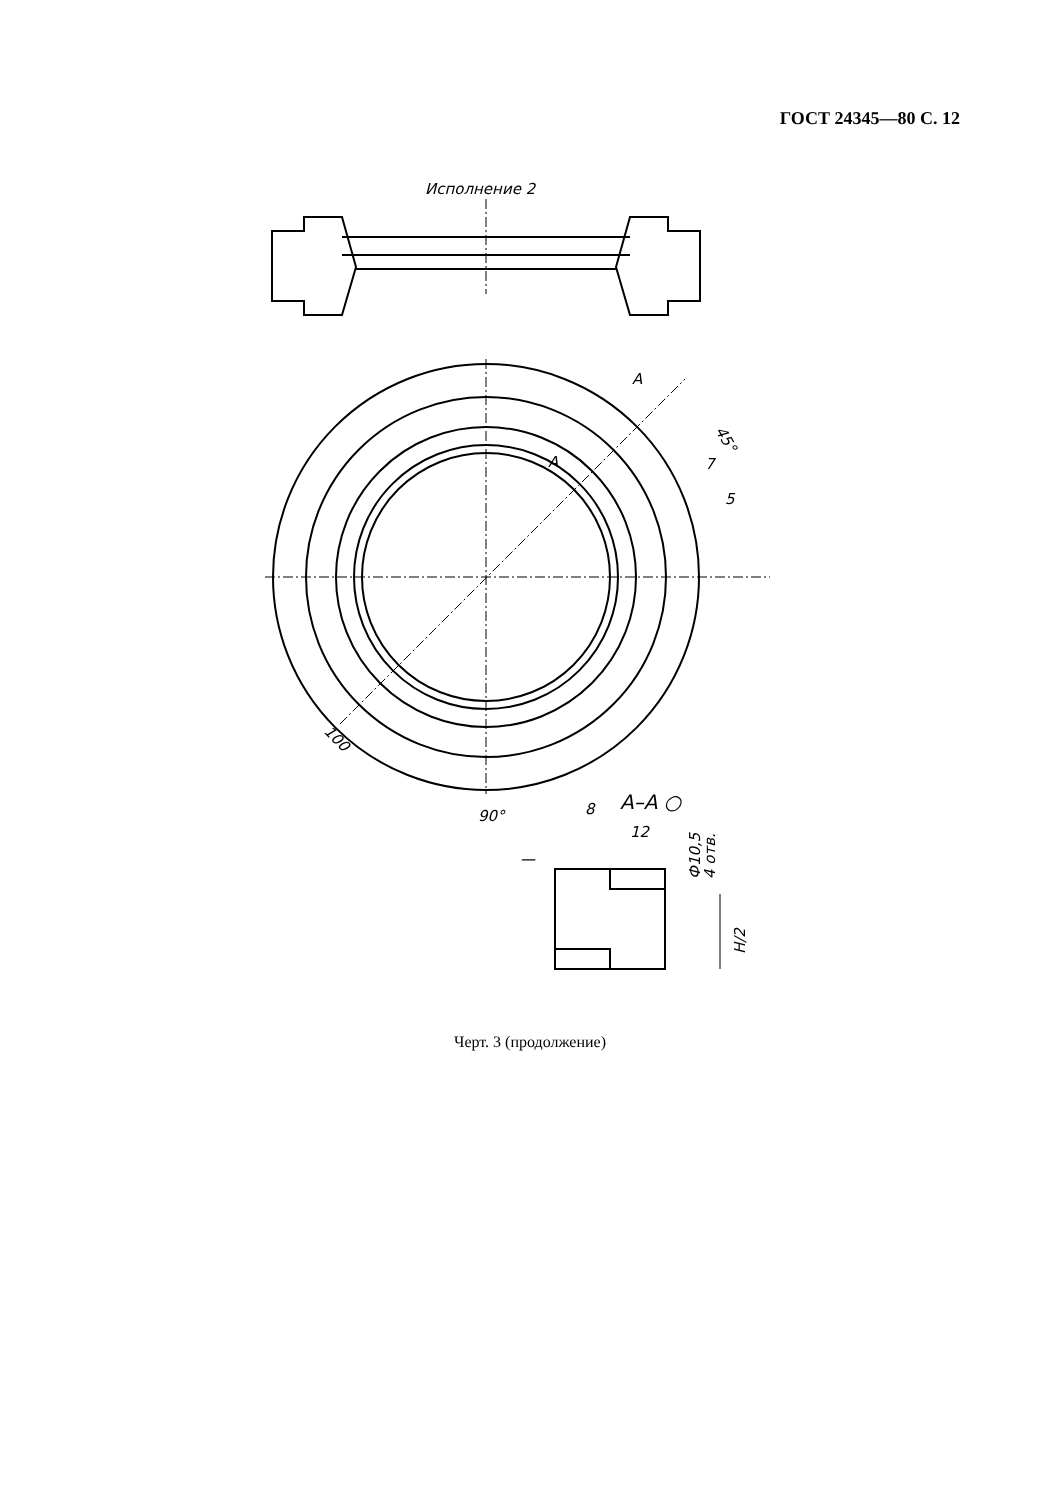ГОСТ 24345—80 С. 12
Исполнение 2
—
A
A
45°
7
5
100
90°
8
A–A ○
12
Ф10,5
4 отв.
H/2
Черт. 3 (продолжение)